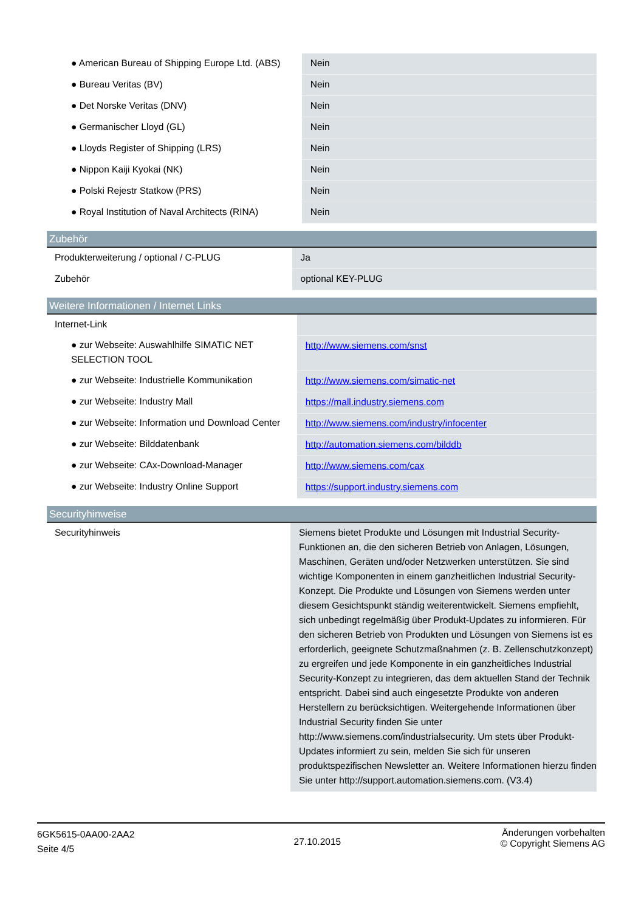| ● American Bureau of Shipping Europe Ltd. (ABS) | Nein |
| ● Bureau Veritas (BV) | Nein |
| ● Det Norske Veritas (DNV) | Nein |
| ● Germanischer Lloyd (GL) | Nein |
| ● Lloyds Register of Shipping (LRS) | Nein |
| ● Nippon Kaiji Kyokai (NK) | Nein |
| ● Polski Rejestr Statkow (PRS) | Nein |
| ● Royal Institution of Naval Architects (RINA) | Nein |
Zubehör
| Produkterweiterung / optional / C-PLUG | Ja |
| Zubehör | optional KEY-PLUG |
Weitere Informationen / Internet Links
| Internet-Link | |
| ● zur Webseite: Auswahlhilfe SIMATIC NET SELECTION TOOL | http://www.siemens.com/snst |
| ● zur Webseite: Industrielle Kommunikation | http://www.siemens.com/simatic-net |
| ● zur Webseite: Industry Mall | https://mall.industry.siemens.com |
| ● zur Webseite: Information und Download Center | http://www.siemens.com/industry/infocenter |
| ● zur Webseite: Bilddatenbank | http://automation.siemens.com/bilddb |
| ● zur Webseite: CAx-Download-Manager | http://www.siemens.com/cax |
| ● zur Webseite: Industry Online Support | https://support.industry.siemens.com |
Securityhinweise
| Securityhinweis | Siemens bietet Produkte und Lösungen mit Industrial Security-Funktionen an, die den sicheren Betrieb von Anlagen, Lösungen, Maschinen, Geräten und/oder Netzwerken unterstützen. Sie sind wichtige Komponenten in einem ganzheitlichen Industrial Security-Konzept. Die Produkte und Lösungen von Siemens werden unter diesem Gesichtspunkt ständig weiterentwickelt. Siemens empfiehlt, sich unbedingt regelmäßig über Produkt-Updates zu informieren. Für den sicheren Betrieb von Produkten und Lösungen von Siemens ist es erforderlich, geeignete Schutzmaßnahmen (z. B. Zellenschutzkonzept) zu ergreifen und jede Komponente in ein ganzheitliches Industrial Security-Konzept zu integrieren, das dem aktuellen Stand der Technik entspricht. Dabei sind auch eingesetzte Produkte von anderen Herstellern zu berücksichtigen. Weitergehende Informationen über Industrial Security finden Sie unter http://www.siemens.com/industrialsecurity. Um stets über Produkt-Updates informiert zu sein, melden Sie sich für unseren produktspezifischen Newsletter an. Weitere Informationen hierzu finden Sie unter http://support.automation.siemens.com. (V3.4) |
6GK5615-0AA00-2AA2
Seite 4/5
27.10.2015
Änderungen vorbehalten
© Copyright Siemens AG